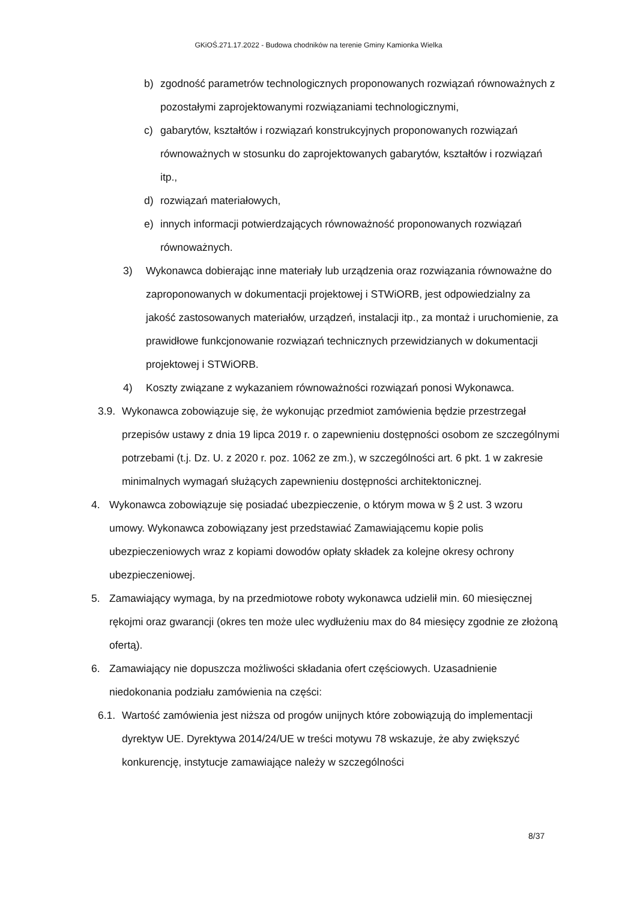GKiOŚ.271.17.2022 - Budowa chodników na terenie Gminy Kamionka Wielka
b) zgodność parametrów technologicznych proponowanych rozwiązań równoważnych z pozostałymi zaprojektowanymi rozwiązaniami technologicznymi,
c) gabarytów, kształtów i rozwiązań konstrukcyjnych proponowanych rozwiązań równoważnych w stosunku do zaprojektowanych gabarytów, kształtów i rozwiązań itp.,
d) rozwiązań materiałowych,
e) innych informacji potwierdzających równoważność proponowanych rozwiązań równoważnych.
3) Wykonawca dobierając inne materiały lub urządzenia oraz rozwiązania równoważne do zaproponowanych w dokumentacji projektowej i STWiORB, jest odpowiedzialny za jakość zastosowanych materiałów, urządzeń, instalacji itp., za montaż i uruchomienie, za prawidłowe funkcjonowanie rozwiązań technicznych przewidzianych w dokumentacji projektowej i STWiORB.
4) Koszty związane z wykazaniem równoważności rozwiązań ponosi Wykonawca.
3.9. Wykonawca zobowiązuje się, że wykonując przedmiot zamówienia będzie przestrzegał przepisów ustawy z dnia 19 lipca 2019 r. o zapewnieniu dostępności osobom ze szczególnymi potrzebami (t.j. Dz. U. z 2020 r. poz. 1062 ze zm.), w szczególności art. 6 pkt. 1 w zakresie minimalnych wymagań służących zapewnieniu dostępności architektonicznej.
4. Wykonawca zobowiązuje się posiadać ubezpieczenie, o którym mowa w § 2 ust. 3 wzoru umowy. Wykonawca zobowiązany jest przedstawiać Zamawiającemu kopie polis ubezpieczeniowych wraz z kopiami dowodów opłaty składek za kolejne okresy ochrony ubezpieczeniowej.
5. Zamawiający wymaga, by na przedmiotowe roboty wykonawca udzielił min. 60 miesięcznej rękojmi oraz gwarancji (okres ten może ulec wydłużeniu max do 84 miesięcy zgodnie ze złożoną ofertą).
6. Zamawiający nie dopuszcza możliwości składania ofert częściowych. Uzasadnienie niedokonania podziału zamówienia na części:
6.1. Wartość zamówienia jest niższa od progów unijnych które zobowiązują do implementacji dyrektyw UE. Dyrektywa 2014/24/UE w treści motywu 78 wskazuje, że aby zwiększyć konkurencję, instytucje zamawiające należy w szczególności
8/37